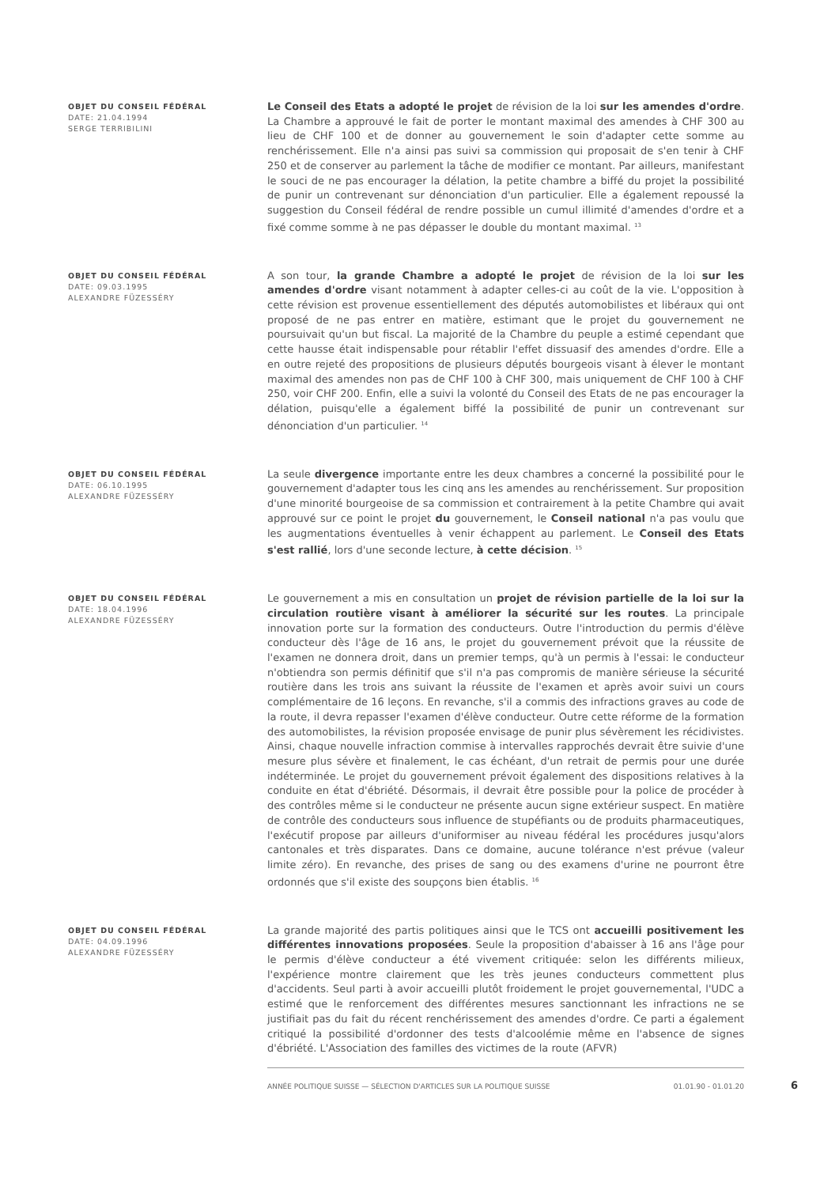OBJET DU CONSEIL FÉDÉRAL
DATE: 21.04.1994
SERGE TERRIBILINI
Le Conseil des Etats a adopté le projet de révision de la loi sur les amendes d'ordre. La Chambre a approuvé le fait de porter le montant maximal des amendes à CHF 300 au lieu de CHF 100 et de donner au gouvernement le soin d'adapter cette somme au renchérissement. Elle n'a ainsi pas suivi sa commission qui proposait de s'en tenir à CHF 250 et de conserver au parlement la tâche de modifier ce montant. Par ailleurs, manifestant le souci de ne pas encourager la délation, la petite chambre a biffé du projet la possibilité de punir un contrevenant sur dénonciation d'un particulier. Elle a également repoussé la suggestion du Conseil fédéral de rendre possible un cumul illimité d'amendes d'ordre et a fixé comme somme à ne pas dépasser le double du montant maximal. <sup>13</sup>
OBJET DU CONSEIL FÉDÉRAL
DATE: 09.03.1995
ALEXANDRE FÜZESSÉRY
A son tour, la grande Chambre a adopté le projet de révision de la loi sur les amendes d'ordre visant notamment à adapter celles-ci au coût de la vie. L'opposition à cette révision est provenue essentiellement des députés automobilistes et libéraux qui ont proposé de ne pas entrer en matière, estimant que le projet du gouvernement ne poursuivait qu'un but fiscal. La majorité de la Chambre du peuple a estimé cependant que cette hausse était indispensable pour rétablir l'effet dissuasif des amendes d'ordre. Elle a en outre rejeté des propositions de plusieurs députés bourgeois visant à élever le montant maximal des amendes non pas de CHF 100 à CHF 300, mais uniquement de CHF 100 à CHF 250, voir CHF 200. Enfin, elle a suivi la volonté du Conseil des Etats de ne pas encourager la délation, puisqu'elle a également biffé la possibilité de punir un contrevenant sur dénonciation d'un particulier. <sup>14</sup>
OBJET DU CONSEIL FÉDÉRAL
DATE: 06.10.1995
ALEXANDRE FÜZESSÉRY
La seule divergence importante entre les deux chambres a concerné la possibilité pour le gouvernement d'adapter tous les cinq ans les amendes au renchérissement. Sur proposition d'une minorité bourgeoise de sa commission et contrairement à la petite Chambre qui avait approuvé sur ce point le projet du gouvernement, le Conseil national n'a pas voulu que les augmentations éventuelles à venir échappent au parlement. Le Conseil des Etats s'est rallié, lors d'une seconde lecture, à cette décision. <sup>15</sup>
OBJET DU CONSEIL FÉDÉRAL
DATE: 18.04.1996
ALEXANDRE FÜZESSÉRY
Le gouvernement a mis en consultation un projet de révision partielle de la loi sur la circulation routière visant à améliorer la sécurité sur les routes. La principale innovation porte sur la formation des conducteurs. Outre l'introduction du permis d'élève conducteur dès l'âge de 16 ans, le projet du gouvernement prévoit que la réussite de l'examen ne donnera droit, dans un premier temps, qu'à un permis à l'essai: le conducteur n'obtiendra son permis définitif que s'il n'a pas compromis de manière sérieuse la sécurité routière dans les trois ans suivant la réussite de l'examen et après avoir suivi un cours complémentaire de 16 leçons. En revanche, s'il a commis des infractions graves au code de la route, il devra repasser l'examen d'élève conducteur. Outre cette réforme de la formation des automobilistes, la révision proposée envisage de punir plus sévèrement les récidivistes. Ainsi, chaque nouvelle infraction commise à intervalles rapprochés devrait être suivie d'une mesure plus sévère et finalement, le cas échéant, d'un retrait de permis pour une durée indéterminée. Le projet du gouvernement prévoit également des dispositions relatives à la conduite en état d'ébriété. Désormais, il devrait être possible pour la police de procéder à des contrôles même si le conducteur ne présente aucun signe extérieur suspect. En matière de contrôle des conducteurs sous influence de stupéfiants ou de produits pharmaceutiques, l'exécutif propose par ailleurs d'uniformiser au niveau fédéral les procédures jusqu'alors cantonales et très disparates. Dans ce domaine, aucune tolérance n'est prévue (valeur limite zéro). En revanche, des prises de sang ou des examens d'urine ne pourront être ordonnés que s'il existe des soupçons bien établis. <sup>16</sup>
OBJET DU CONSEIL FÉDÉRAL
DATE: 04.09.1996
ALEXANDRE FÜZESSÉRY
La grande majorité des partis politiques ainsi que le TCS ont accueilli positivement les différentes innovations proposées. Seule la proposition d'abaisser à 16 ans l'âge pour le permis d'élève conducteur a été vivement critiquée: selon les différents milieux, l'expérience montre clairement que les très jeunes conducteurs commettent plus d'accidents. Seul parti à avoir accueilli plutôt froidement le projet gouvernemental, l'UDC a estimé que le renforcement des différentes mesures sanctionnant les infractions ne se justifiait pas du fait du récent renchérissement des amendes d'ordre. Ce parti a également critiqué la possibilité d'ordonner des tests d'alcoolémie même en l'absence de signes d'ébriété. L'Association des familles des victimes de la route (AFVR)
ANNÉE POLITIQUE SUISSE — SÉLECTION D'ARTICLES SUR LA POLITIQUE SUISSE 01.01.90 - 01.01.20 6